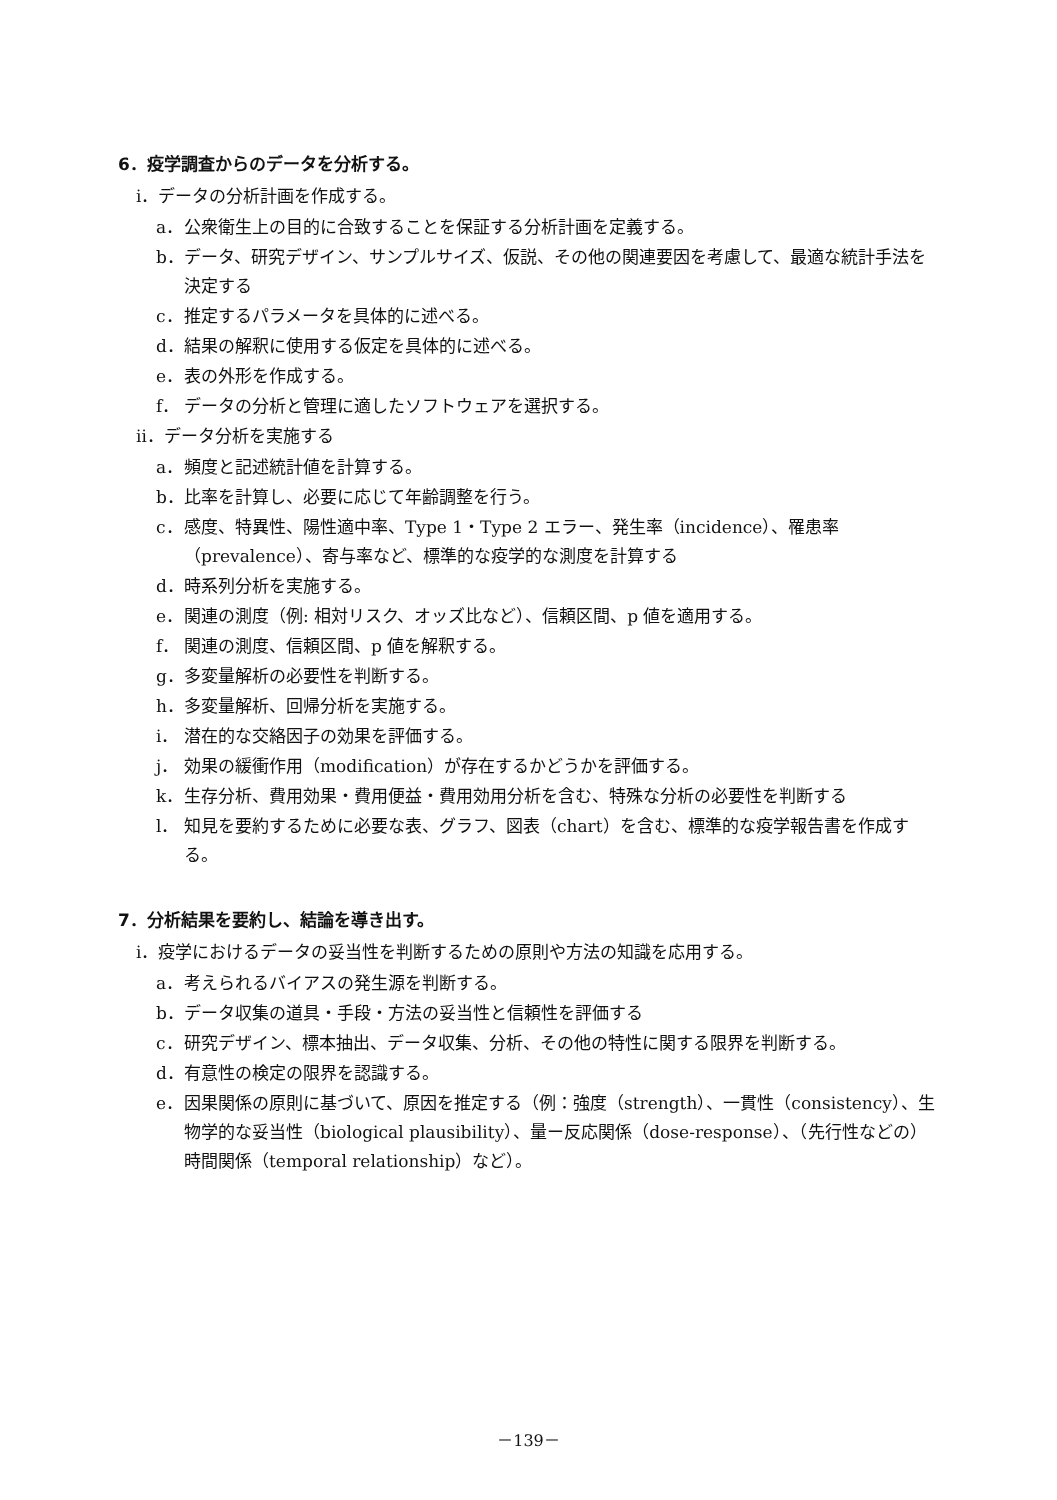6．疫学調査からのデータを分析する。
ⅰ．データの分析計画を作成する。
a． 公衆衛生上の目的に合致することを保証する分析計画を定義する。
b． データ、研究デザイン、サンプルサイズ、仮説、その他の関連要因を考慮して、最適な統計手法を決定する
c． 推定するパラメータを具体的に述べる。
d． 結果の解釈に使用する仮定を具体的に述べる。
e． 表の外形を作成する。
f． データの分析と管理に適したソフトウェアを選択する。
ⅱ．データ分析を実施する
a． 頻度と記述統計値を計算する。
b． 比率を計算し、必要に応じて年齢調整を行う。
c． 感度、特異性、陽性適中率、Type 1・Type 2 エラー、発生率（incidence）、罹患率（prevalence）、寄与率など、標準的な疫学的な測度を計算する
d． 時系列分析を実施する。
e． 関連の測度（例: 相対リスク、オッズ比など）、信頼区間、p 値を適用する。
f． 関連の測度、信頼区間、p 値を解釈する。
g． 多変量解析の必要性を判断する。
h． 多変量解析、回帰分析を実施する。
i． 潜在的な交絡因子の効果を評価する。
j． 効果の緩衝作用（modification）が存在するかどうかを評価する。
k． 生存分析、費用効果・費用便益・費用効用分析を含む、特殊な分析の必要性を判断する
l． 知見を要約するために必要な表、グラフ、図表（chart）を含む、標準的な疫学報告書を作成する。
7．分析結果を要約し、結論を導き出す。
ⅰ．疫学におけるデータの妥当性を判断するための原則や方法の知識を応用する。
a． 考えられるバイアスの発生源を判断する。
b． データ収集の道具・手段・方法の妥当性と信頼性を評価する
c． 研究デザイン、標本抽出、データ収集、分析、その他の特性に関する限界を判断する。
d． 有意性の検定の限界を認識する。
e． 因果関係の原則に基づいて、原因を推定する（例：強度（strength）、一貫性（consistency）、生物学的な妥当性（biological plausibility）、量ー反応関係（dose-response）、（先行性などの）時間関係（temporal relationship）など）。
－139－